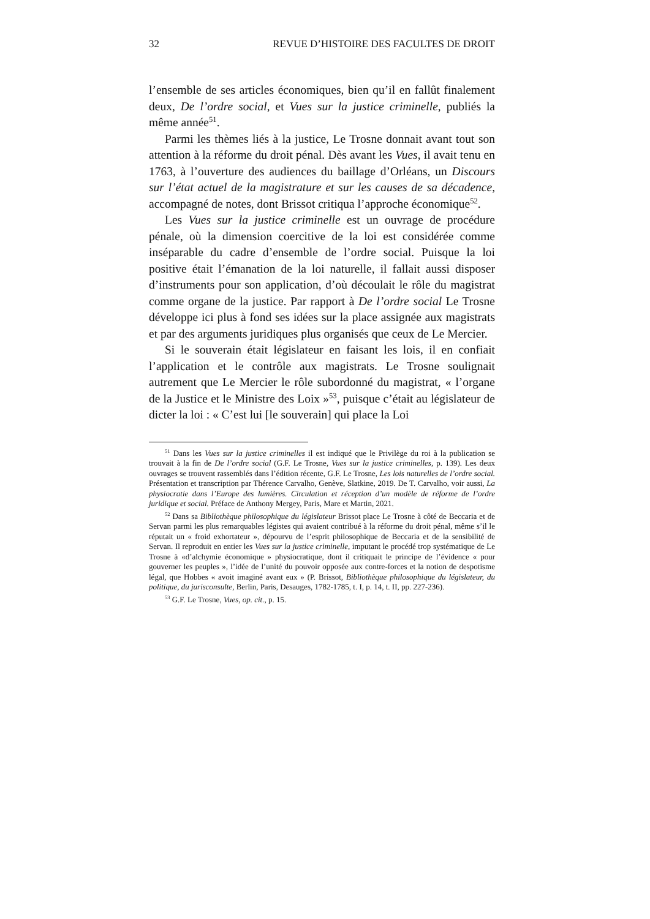32 REVUE D’HISTOIRE DES FACULTES DE DROIT
l’ensemble de ses articles économiques, bien qu’il en fallût finalement deux, De l’ordre social, et Vues sur la justice criminelle, publiés la même année<sup>51</sup>.
Parmi les thèmes liés à la justice, Le Trosne donnait avant tout son attention à la réforme du droit pénal. Dès avant les Vues, il avait tenu en 1763, à l’ouverture des audiences du baillage d’Orléans, un Discours sur l’état actuel de la magistrature et sur les causes de sa décadence, accompagné de notes, dont Brissot critiqua l’approche économique<sup>52</sup>.
Les Vues sur la justice criminelle est un ouvrage de procédure pénale, où la dimension coercitive de la loi est considérée comme inséparable du cadre d’ensemble de l’ordre social. Puisque la loi positive était l’émanation de la loi naturelle, il fallait aussi disposer d’instruments pour son application, d’où découlait le rôle du magistrat comme organe de la justice. Par rapport à De l’ordre social Le Trosne développe ici plus à fond ses idées sur la place assignée aux magistrats et par des arguments juridiques plus organisés que ceux de Le Mercier.
Si le souverain était législateur en faisant les lois, il en confiait l’application et le contrôle aux magistrats. Le Trosne soulignait autrement que Le Mercier le rôle subordonné du magistrat, « l’organe de la Justice et le Ministre des Loix »<sup>53</sup>, puisque c’était au législateur de dicter la loi : « C’est lui [le souverain] qui place la Loi
<sup>51</sup> Dans les Vues sur la justice criminelles il est indiqué que le Privilège du roi à la publication se trouvait à la fin de De l’ordre social (G.F. Le Trosne, Vues sur la justice criminelles, p. 139). Les deux ouvrages se trouvent rassemblés dans l’édition récente, G.F. Le Trosne, Les lois naturelles de l’ordre social. Présentation et transcription par Thérence Carvalho, Genève, Slatkine, 2019. De T. Carvalho, voir aussi, La physiocratie dans l’Europe des lumières. Circulation et réception d’un modèle de réforme de l’ordre juridique et social. Préface de Anthony Mergey, Paris, Mare et Martin, 2021.
<sup>52</sup> Dans sa Bibliothèque philosophique du législateur Brissot place Le Trosne à côté de Beccaria et de Servan parmi les plus remarquables légistes qui avaient contribué à la réforme du droit pénal, même s’il le réputait un « froid exhortateur », dépourvu de l’esprit philosophique de Beccaria et de la sensibilité de Servan. Il reproduit en entier les Vues sur la justice criminelle, imputant le procédé trop systématique de Le Trosne à «d’alchymie économique » physiocratique, dont il critiquait le principe de l’évidence « pour gouverner les peuples », l’idée de l’unité du pouvoir opposée aux contre-forces et la notion de despotisme légal, que Hobbes « avoit imaginé avant eux » (P. Brissot, Bibliothèque philosophique du législateur, du politique, du jurisconsulte, Berlin, Paris, Desauges, 1782-1785, t. I, p. 14, t. II, pp. 227-236).
<sup>53</sup> G.F. Le Trosne, Vues, op. cit., p. 15.